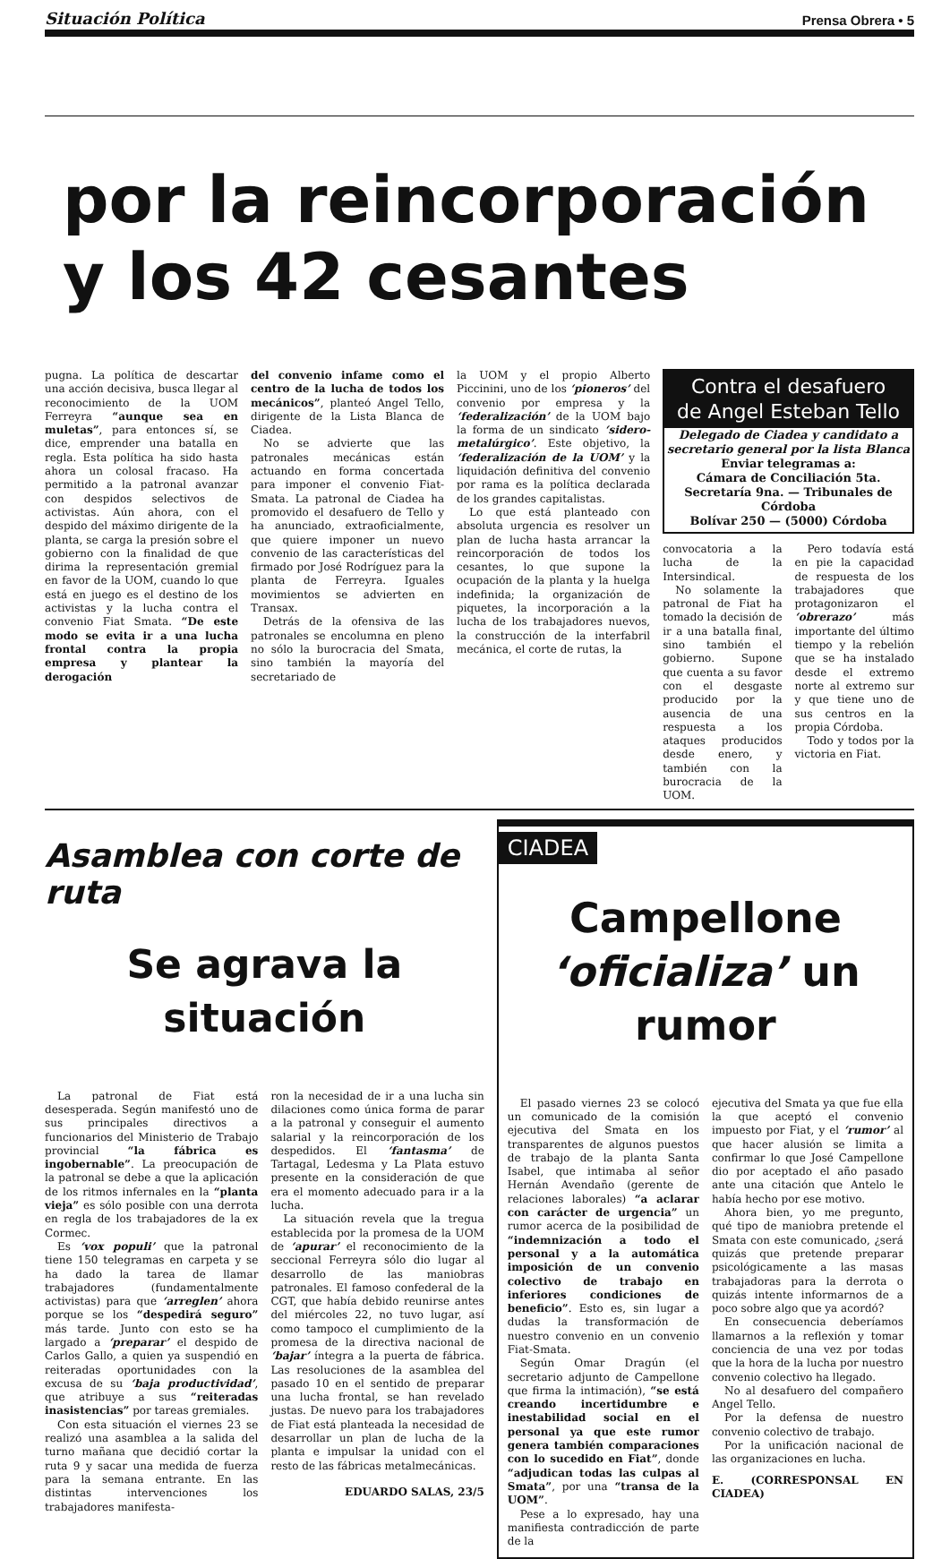Situación Política Prensa Obrera • 5
por la reincorporación
y los 42 cesantes
pugna. La política de descartar una acción decisiva, busca llegar al reconocimiento de la UOM Ferreyra “aunque sea en muletas”, para entonces sí, se dice, emprender una batalla en regla. Esta política ha sido hasta ahora un colosal fracaso. Ha permitido a la patronal avanzar con despidos selectivos de activistas. Aún ahora, con el despido del máximo dirigente de la planta, se carga la presión sobre el gobierno con la finalidad de que dirima la representación gremial en favor de la UOM, cuando lo que está en juego es el destino de los activistas y la lucha contra el convenio Fiat Smata. “De este modo se evita ir a una lucha frontal contra la propia empresa y plantear la derogación
del convenio infame como el centro de la lucha de todos los mecánicos”, planteó Angel Tello, dirigente de la Lista Blanca de Ciadea.
No se advierte que las patronales mecánicas están actuando en forma concertada para imponer el convenio Fiat-Smata. La patronal de Ciadea ha promovido el desafuero de Tello y ha anunciado, extraoficialmente, que quiere imponer un nuevo convenio de las características del firmado por José Rodríguez para la planta de Ferreyra. Iguales movimientos se advierten en Transax.
Detrás de la ofensiva de las patronales se encolumna en pleno no sólo la burocracia del Smata, sino también la mayoría del secretariado de
la UOM y el propio Alberto Piccinini, uno de los ‘pioneros’ del convenio por empresa y la ‘federalización’ de la UOM bajo la forma de un sindicato ‘sidero-metalúrgico’. Este objetivo, la ‘federalización de la UOM’ y la liquidación definitiva del convenio por rama es la política declarada de los grandes capitalistas.
Lo que está planteado con absoluta urgencia es resolver un plan de lucha hasta arrancar la reincorporación de todos los cesantes, lo que supone la ocupación de la planta y la huelga indefinida; la organización de piquetes, la incorporación a la lucha de los trabajadores nuevos, la construcción de la interfabril mecánica, el corte de rutas, la
Contra el desafuero
de Angel Esteban Tello
Delegado de Ciadea y candidato a secretario general por la lista Blanca
Enviar telegramas a:
Cámara de Conciliación 5ta.
Secretaría 9na. — Tribunales de Córdoba
Bolívar 250 — (5000) Córdoba
convocatoria a la lucha de la Intersindical.
No solamente la patronal de Fiat ha tomado la decisión de ir a una batalla final, sino también el gobierno. Supone que cuenta a su favor con el desgaste producido por la ausencia de una respuesta a los ataques producidos desde enero, y también con la burocracia de la UOM.
Pero todavía está en pie la capacidad de respuesta de los trabajadores que protagonizaron el ‘obrerazo’ más importante del último tiempo y la rebelión que se ha instalado desde el extremo norte al extremo sur y que tiene uno de sus centros en la propia Córdoba.
Todo y todos por la victoria en Fiat.
Asamblea con corte de ruta
Se agrava la
situación
La patronal de Fiat está desesperada. Según manifestó uno de sus principales directivos a funcionarios del Ministerio de Trabajo provincial “la fábrica es ingobernable”. La preocupación de la patronal se debe a que la aplicación de los ritmos infernales en la “planta vieja” es sólo posible con una derrota en regla de los trabajadores de la ex Cormec.
Es ‘vox populi’ que la patronal tiene 150 telegramas en carpeta y se ha dado la tarea de llamar trabajadores (fundamentalmente activistas) para que ‘arreglen’ ahora porque se los “despedirá seguro” más tarde. Junto con esto se ha largado a ‘preparar’ el despido de Carlos Gallo, a quien ya suspendió en reiteradas oportunidades con la excusa de su ‘baja productividad’, que atribuye a sus “reiteradas inasistencias” por tareas gremiales.
Con esta situación el viernes 23 se realizó una asamblea a la salida del turno mañana que decidió cortar la ruta 9 y sacar una medida de fuerza para la semana entrante. En las distintas intervenciones los trabajadores manifesta-
ron la necesidad de ir a una lucha sin dilaciones como única forma de parar a la patronal y conseguir el aumento salarial y la reincorporación de los despedidos. El ‘fantasma’ de Tartagal, Ledesma y La Plata estuvo presente en la consideración de que era el momento adecuado para ir a la lucha.
La situación revela que la tregua establecida por la promesa de la UOM de ‘apurar’ el reconocimiento de la seccional Ferreyra sólo dio lugar al desarrollo de las maniobras patronales. El famoso confederal de la CGT, que había debido reunirse antes del miércoles 22, no tuvo lugar, así como tampoco el cumplimiento de la promesa de la directiva nacional de ‘bajar’ íntegra a la puerta de fábrica. Las resoluciones de la asamblea del pasado 10 en el sentido de preparar una lucha frontal, se han revelado justas. De nuevo para los trabajadores de Fiat está planteada la necesidad de desarrollar un plan de lucha de la planta e impulsar la unidad con el resto de las fábricas metalmecánicas.
EDUARDO SALAS, 23/5
CIADEA
Campellone
‘oficializa’ un rumor
El pasado viernes 23 se colocó un comunicado de la comisión ejecutiva del Smata en los transparentes de algunos puestos de trabajo de la planta Santa Isabel, que intimaba al señor Hernán Avendaño (gerente de relaciones laborales) “a aclarar con carácter de urgencia” un rumor acerca de la posibilidad de “indemnización a todo el personal y a la automática imposición de un convenio colectivo de trabajo en inferiores condiciones de beneficio”. Esto es, sin lugar a dudas la transformación de nuestro convenio en un convenio Fiat-Smata.
Según Omar Dragún (el secretario adjunto de Campellone que firma la intimación), “se está creando incertidumbre e inestabilidad social en el personal ya que este rumor genera también comparaciones con lo sucedido en Fiat”, donde “adjudican todas las culpas al Smata”, por una “transa de la UOM”.
Pese a lo expresado, hay una manifiesta contradicción de parte de la
ejecutiva del Smata ya que fue ella la que aceptó el convenio impuesto por Fiat, y el ‘rumor’ al que hacer alusión se limita a confirmar lo que José Campellone dio por aceptado el año pasado ante una citación que Antelo le había hecho por ese motivo.
Ahora bien, yo me pregunto, qué tipo de maniobra pretende el Smata con este comunicado, ¿será quizás que pretende preparar psicológicamente a las masas trabajadoras para la derrota o quizás intente informarnos de a poco sobre algo que ya acordó?
En consecuencia deberíamos llamarnos a la reflexión y tomar conciencia de una vez por todas que la hora de la lucha por nuestro convenio colectivo ha llegado.
No al desafuero del compañero Angel Tello.
Por la defensa de nuestro convenio colectivo de trabajo.
Por la unificación nacional de las organizaciones en lucha.
E. (CORRESPONSAL EN CIADEA)